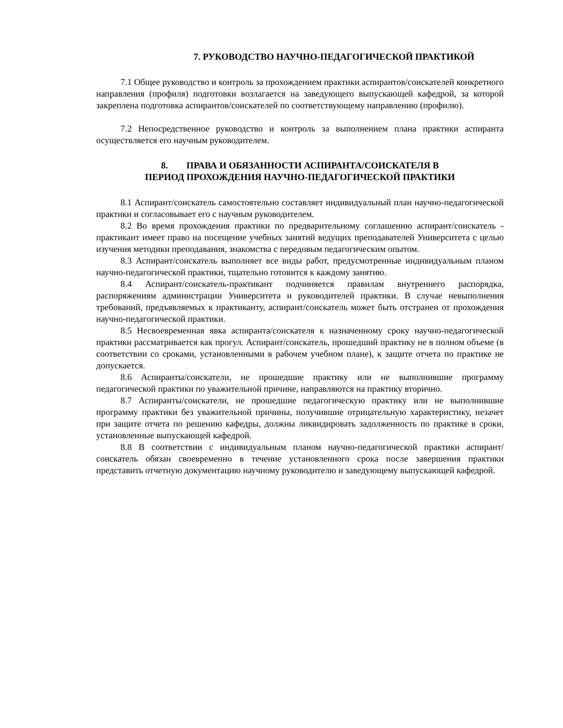7. РУКОВОДСТВО НАУЧНО-ПЕДАГОГИЧЕСКОЙ ПРАКТИКОЙ
7.1 Общее руководство и контроль за прохождением практики аспирантов/соискателей конкретного направления (профиля) подготовки возлагается на заведующего выпускающей кафедрой, за которой закреплена подготовка аспирантов/соискателей по соответствующему направлению (профилю).
7.2 Непосредственное руководство и контроль за выполнением плана практики аспиранта осуществляется его научным руководителем.
8. ПРАВА И ОБЯЗАННОСТИ АСПИРАНТА/СОИСКАТЕЛЯ В
ПЕРИОД ПРОХОЖДЕНИЯ НАУЧНО-ПЕДАГОГИЧЕСКОЙ ПРАКТИКИ
8.1 Аспирант/соискатель самостоятельно составляет индивидуальный план научно-педагогической практики и согласовывает его с научным руководителем.
8.2 Во время прохождения практики по предварительному соглашению аспирант/соискатель - практикант имеет право на посещение учебных занятий ведущих преподавателей Университета с целью изучения методики преподавания, знакомства с передовым педагогическим опытом.
8.3 Аспирант/соискатель выполняет все виды работ, предусмотренные индивидуальным планом научно-педагогической практики, тщательно готовится к каждому занятию.
8.4 Аспирант/соискатель-практикант подчиняется правилам внутреннего распорядка, распоряжениям администрации Университета и руководителей практики. В случае невыполнения требований, предъявляемых к практиканту, аспирант/соискатель может быть отстранен от прохождения научно-педагогической практики.
8.5 Несвоевременная явка аспиранта/соискателя к назначенному сроку научно-педагогической практики рассматривается как прогул. Аспирант/соискатель, прошедший практику не в полном объеме (в соответствии со сроками, установленными в рабочем учебном плане), к защите отчета по практике не допускается.
8.6 Аспиранты/соискатели, не прошедшие практику или не выполнившие программу педагогической практики по уважительной причине, направляются на практику вторично.
8.7 Аспиранты/соискатели, не прошедшие педагогическую практику или не выполнившие программу практики без уважительной причины, получившие отрицательную характеристику, незачет при защите отчета по решению кафедры, должны ликвидировать задолженность по практике в сроки, установленные выпускающей кафедрой.
8.8 В соответствии с индивидуальным планом научно-педагогической практики аспирант/соискатель обязан своевременно в течение установленного срока после завершения практики представить отчетную документацию научному руководителю и заведующему выпускающей кафедрой.